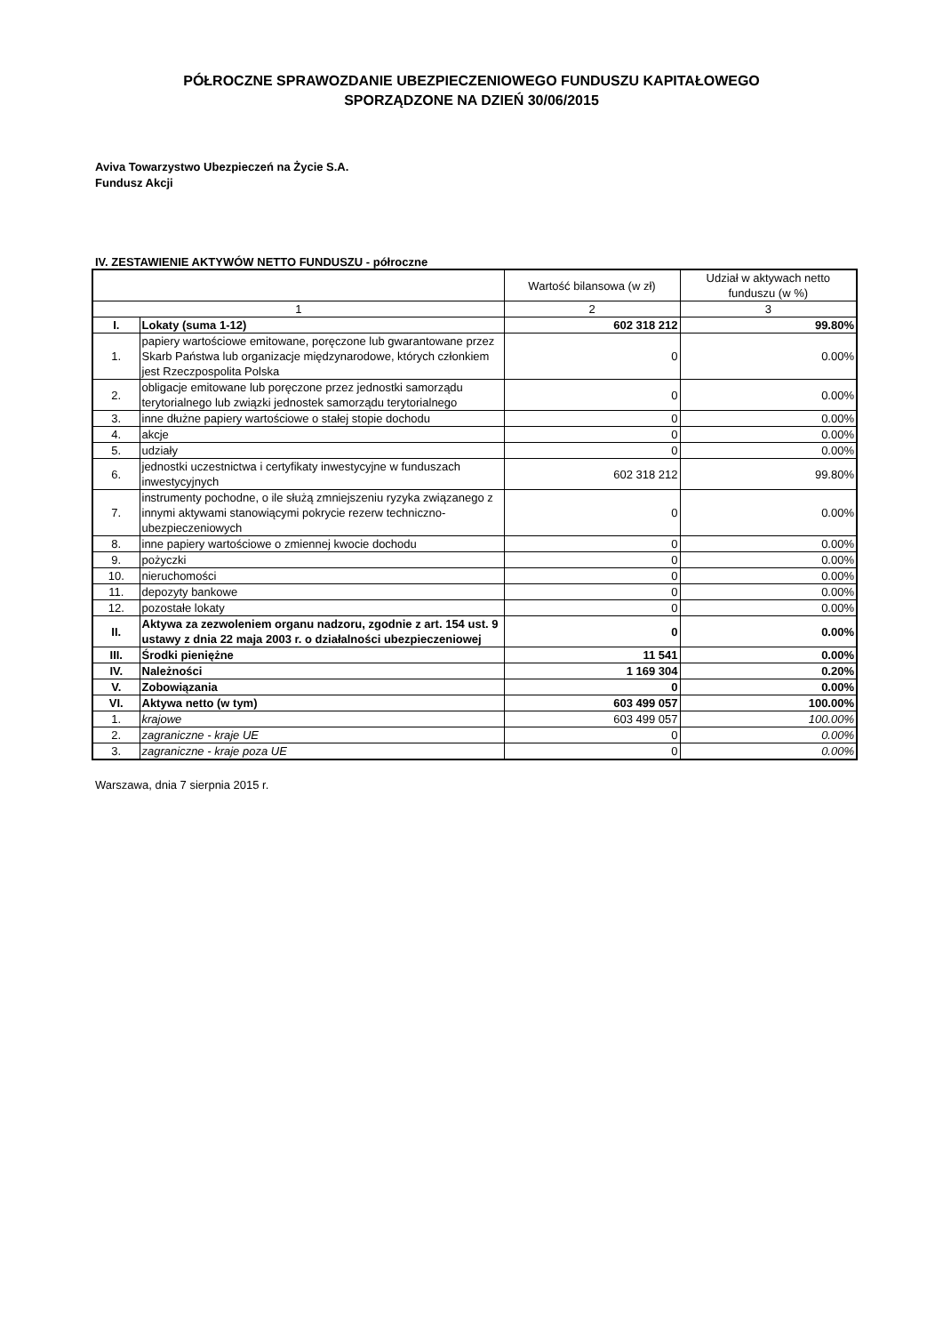PÓŁROCZNE SPRAWOZDANIE UBEZPIECZENIOWEGO FUNDUSZU KAPITAŁOWEGO
SPORZĄDZONE NA DZIEŃ 30/06/2015
Aviva Towarzystwo Ubezpieczeń na Życie S.A.
Fundusz Akcji
IV. ZESTAWIENIE AKTYWÓW NETTO FUNDUSZU - półroczne
| | | Wartość bilansowa (w zł) | Udział w aktywach netto funduszu (w %) |
| --- | --- | --- | --- |
| 1 | | 2 | 3 |
| I. | Lokaty (suma 1-12) | 602 318 212 | 99.80% |
| 1. | papiery wartościowe emitowane, poręczone lub gwarantowane przez Skarb Państwa lub organizacje międzynarodowe, których członkiem jest Rzeczpospolita Polska | 0 | 0.00% |
| 2. | obligacje emitowane lub poręczone przez jednostki samorządu terytorialnego lub związki jednostek samorządu terytorialnego | 0 | 0.00% |
| 3. | inne dłużne papiery wartościowe o stałej stopie dochodu | 0 | 0.00% |
| 4. | akcje | 0 | 0.00% |
| 5. | udziały | 0 | 0.00% |
| 6. | jednostki uczestnictwa i certyfikaty inwestycyjne w funduszach inwestycyjnych | 602 318 212 | 99.80% |
| 7. | instrumenty pochodne, o ile służą zmniejszeniu ryzyka związanego z innymi aktywami stanowiącymi pokrycie rezerw techniczno-ubezpieczeniowych | 0 | 0.00% |
| 8. | inne papiery wartościowe o zmiennej kwocie dochodu | 0 | 0.00% |
| 9. | pożyczki | 0 | 0.00% |
| 10. | nieruchomości | 0 | 0.00% |
| 11. | depozyty bankowe | 0 | 0.00% |
| 12. | pozostałe lokaty | 0 | 0.00% |
| II. | Aktywa za zezwoleniem organu nadzoru, zgodnie z art. 154 ust. 9 ustawy z dnia 22 maja 2003 r. o działalności ubezpieczeniowej | 0 | 0.00% |
| III. | Środki pieniężne | 11 541 | 0.00% |
| IV. | Należności | 1 169 304 | 0.20% |
| V. | Zobowiązania | 0 | 0.00% |
| VI. | Aktywa netto (w tym) | 603 499 057 | 100.00% |
| 1. | krajowe | 603 499 057 | 100.00% |
| 2. | zagraniczne - kraje UE | 0 | 0.00% |
| 3. | zagraniczne - kraje poza UE | 0 | 0.00% |
Warszawa, dnia 7 sierpnia 2015 r.